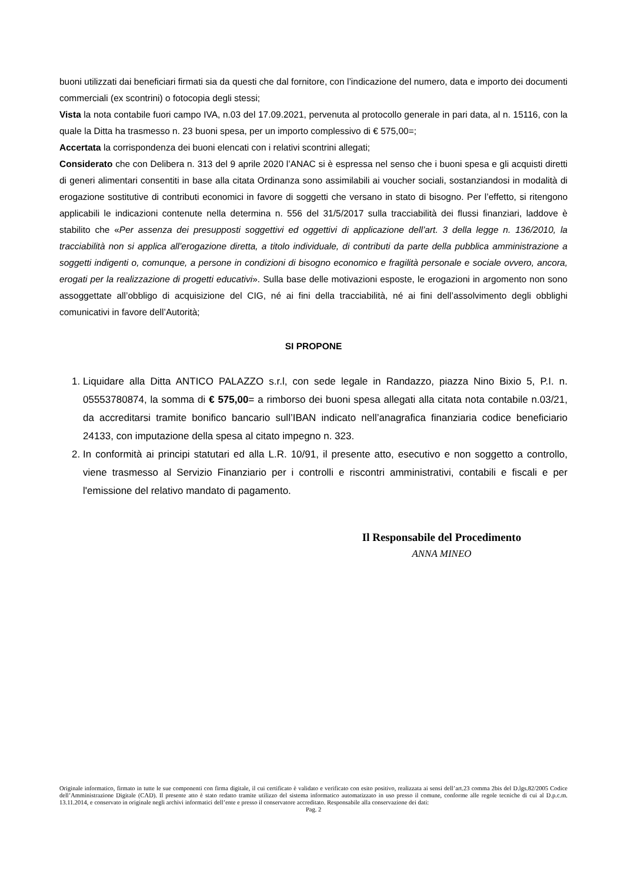buoni utilizzati dai beneficiari firmati sia da questi che dal fornitore, con l’indicazione del numero, data e importo dei documenti commerciali (ex scontrini) o fotocopia degli stessi;
Vista la nota contabile fuori campo IVA, n.03 del 17.09.2021, pervenuta al protocollo generale in pari data, al n. 15116, con la quale la Ditta ha trasmesso n. 23 buoni spesa, per un importo complessivo di € 575,00=;
Accertata la corrispondenza dei buoni elencati con i relativi scontrini allegati;
Considerato che con Delibera n. 313 del 9 aprile 2020 l’ANAC si è espressa nel senso che i buoni spesa e gli acquisti diretti di generi alimentari consentiti in base alla citata Ordinanza sono assimilabili ai voucher sociali, sostanziandosi in modalità di erogazione sostitutive di contributi economici in favore di soggetti che versano in stato di bisogno. Per l’effetto, si ritengono applicabili le indicazioni contenute nella determina n. 556 del 31/5/2017 sulla tracciabilità dei flussi finanziari, laddove è stabilito che «Per assenza dei presupposti soggettivi ed oggettivi di applicazione dell’art. 3 della legge n. 136/2010, la tracciabilità non si applica all’erogazione diretta, a titolo individuale, di contributi da parte della pubblica amministrazione a soggetti indigenti o, comunque, a persone in condizioni di bisogno economico e fragilità personale e sociale ovvero, ancora, erogati per la realizzazione di progetti educativi». Sulla base delle motivazioni esposte, le erogazioni in argomento non sono assoggettate all’obbligo di acquisizione del CIG, né ai fini della tracciabilità, né ai fini dell’assolvimento degli obblighi comunicativi in favore dell’Autorità;
SI PROPONE
1. Liquidare alla Ditta ANTICO PALAZZO s.r.l, con sede legale in Randazzo, piazza Nino Bixio 5, P.I. n. 05553780874, la somma di € 575,00= a rimborso dei buoni spesa allegati alla citata nota contabile n.03/21, da accreditarsi tramite bonifico bancario sull’IBAN indicato nell’anagrafica finanziaria codice beneficiario 24133, con imputazione della spesa al citato impegno n. 323.
2. In conformità ai principi statutari ed alla L.R. 10/91, il presente atto, esecutivo e non soggetto a controllo, viene trasmesso al Servizio Finanziario per i controlli e riscontri amministrativi, contabili e fiscali e per l'emissione del relativo mandato di pagamento.
Il Responsabile del Procedimento
ANNA MINEO
Originale informatico, firmato in tutte le sue componenti con firma digitale, il cui certificato è validato e verificato con esito positivo, realizzata ai sensi dell’art.23 comma 2bis del D.lgs.82/2005 Codice dell’Amministrazione Digitale (CAD). Il presente atto è stato redatto tramite utilizzo del sistema informatico automatizzato in uso presso il comune, conforme alle regole tecniche di cui al D.p.c.m. 13.11.2014, e conservato in originale negli archivi informatici dell’ente e presso il conservatore accreditato. Responsabile alla conservazione dei dati:
Pag. 2